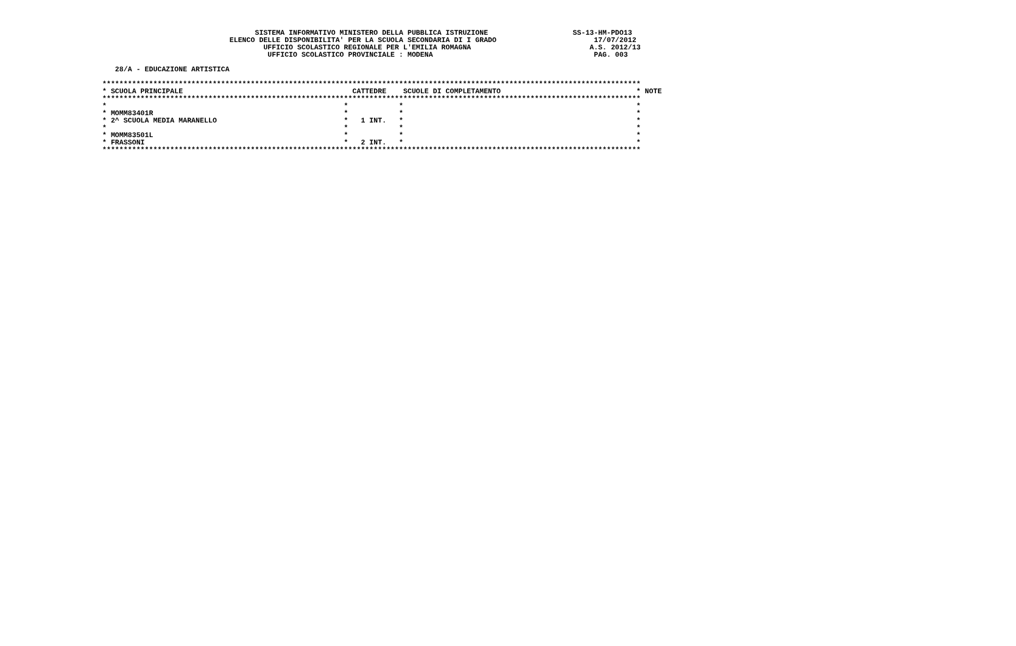SISTEMA INFORMATIVO MINISTERO DELLA PUBBLICA ISTRUZIONE                    SS-13-HM-PDO13
                              ELENCO DELLE DISPONIBILITA' PER LA SCUOLA SECONDARIA DI I GRADO                       17/07/2012
                                      UFFICIO SCOLASTICO REGIONALE PER L'EMILIA ROMAGNA                            A.S. 2012/13
                                       UFFICIO SCOLASTICO PROVINCIALE : MODENA                                      PAG. 003

   28/A - EDUCAZIONE ARTISTICA

*******************************************************************************************************************************
* SCUOLA PRINCIPALE                                        CATTEDRE    SCUOLE DI COMPLETAMENTO                                * NOTE
*******************************************************************************************************************************
*                                                        *            *                                                       *
* MOMM83401R                                             *            *                                                       *
* 2^ SCUOLA MEDIA MARANELLO                              *   1 INT.   *                                                       *
*                                                        *            *                                                       *
* MOMM83501L                                             *            *                                                       *
* FRASSONI                                               *   2 INT.   *                                                       *
*******************************************************************************************************************************